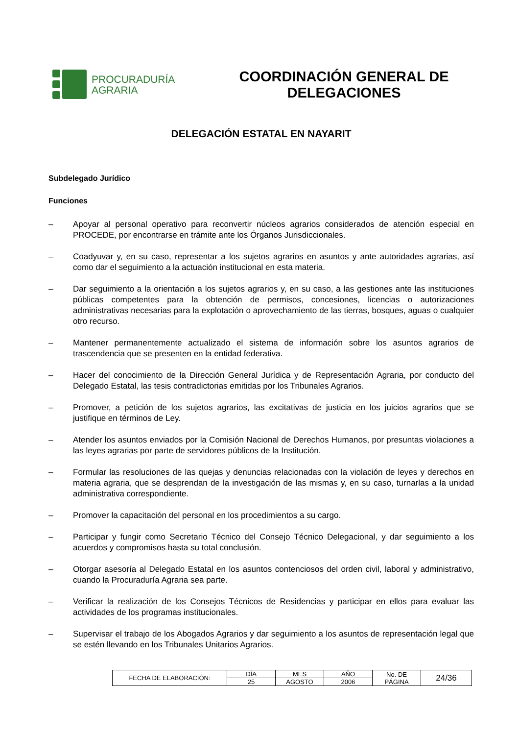PROCURADURÍA
AGRARIA
COORDINACIÓN GENERAL DE DELEGACIONES
DELEGACIÓN ESTATAL EN NAYARIT
Subdelegado Jurídico
Funciones
– Apoyar al personal operativo para reconvertir núcleos agrarios considerados de atención especial en PROCEDE, por encontrarse en trámite ante los Órganos Jurisdiccionales.
– Coadyuvar y, en su caso, representar a los sujetos agrarios en asuntos y ante autoridades agrarias, así como dar el seguimiento a la actuación institucional en esta materia.
– Dar seguimiento a la orientación a los sujetos agrarios y, en su caso, a las gestiones ante las instituciones públicas competentes para la obtención de permisos, concesiones, licencias o autorizaciones administrativas necesarias para la explotación o aprovechamiento de las tierras, bosques, aguas o cualquier otro recurso.
– Mantener permanentemente actualizado el sistema de información sobre los asuntos agrarios de trascendencia que se presenten en la entidad federativa.
– Hacer del conocimiento de la Dirección General Jurídica y de Representación Agraria, por conducto del Delegado Estatal, las tesis contradictorias emitidas por los Tribunales Agrarios.
– Promover, a petición de los sujetos agrarios, las excitativas de justicia en los juicios agrarios que se justifique en términos de Ley.
– Atender los asuntos enviados por la Comisión Nacional de Derechos Humanos, por presuntas violaciones a las leyes agrarias por parte de servidores públicos de la Institución.
– Formular las resoluciones de las quejas y denuncias relacionadas con la violación de leyes y derechos en materia agraria, que se desprendan de la investigación de las mismas y, en su caso, turnarlas a la unidad administrativa correspondiente.
– Promover la capacitación del personal en los procedimientos a su cargo.
– Participar y fungir como Secretario Técnico del Consejo Técnico Delegacional, y dar seguimiento a los acuerdos y compromisos hasta su total conclusión.
– Otorgar asesoría al Delegado Estatal en los asuntos contenciosos del orden civil, laboral y administrativo, cuando la Procuraduría Agraria sea parte.
– Verificar la realización de los Consejos Técnicos de Residencias y participar en ellos para evaluar las actividades de los programas institucionales.
– Supervisar el trabajo de los Abogados Agrarios y dar seguimiento a los asuntos de representación legal que se estén llevando en los Tribunales Unitarios Agrarios.
| FECHA DE ELABORACIÓN: | DÍA | MES | AÑO | No. DE PÁGINA | 24/36 |
| | 25 | AGOSTO | 2006 | | |